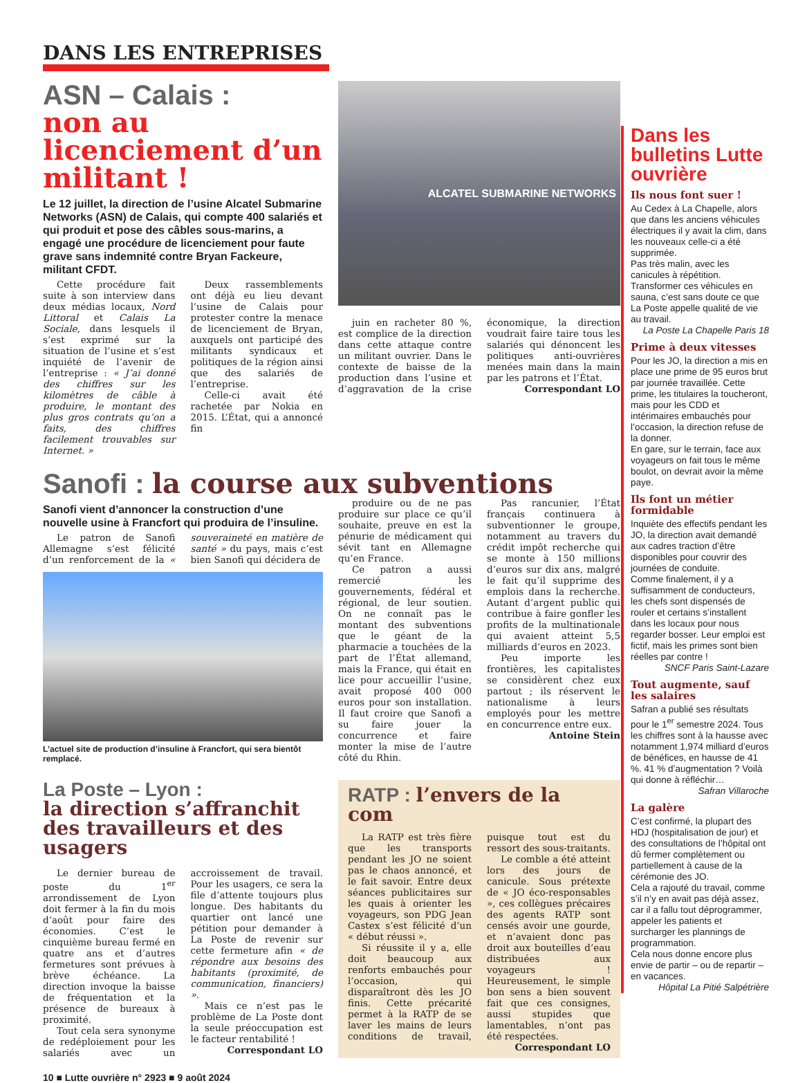DANS LES ENTREPRISES
ASN – Calais :
non au licenciement d’un militant !
Le 12 juillet, la direction de l’usine Alcatel Submarine Networks (ASN) de Calais, qui compte 400 salariés et qui produit et pose des câbles sous-marins, a engagé une procédure de licenciement pour faute grave sans indemnité contre Bryan Fackeure, militant CFDT.
Cette procédure fait suite à son interview dans deux médias locaux, Nord Littoral et Calais La Sociale, dans lesquels il s’est exprimé sur la situation de l’usine et s’est inquiété de l’avenir de l’entreprise : « J’ai donné des chiffres sur les kilomètres de câble à produire, le montant des plus gros contrats qu’on a faits, des chiffres facilement trouvables sur Internet. »
Deux rassemblements ont déjà eu lieu devant l’usine de Calais pour protester contre la menace de licenciement de Bryan, auxquels ont participé des militants syndicaux et politiques de la région ainsi que des salariés de l’entreprise.
Celle-ci avait été rachetée par Nokia en 2015. L’État, qui a annoncé fin
ALCATEL SUBMARINE NETWORKS
juin en racheter 80 %, est complice de la direction dans cette attaque contre un militant ouvrier. Dans le contexte de baisse de la production dans l’usine et d’aggravation de la crise économique, la direction voudrait faire taire tous les salariés qui dénoncent les politiques anti-ouvrières menées main dans la main par les patrons et l’État.
Correspondant LO
Sanofi : la course aux subventions
Sanofi vient d’annoncer la construction d’une nouvelle usine à Francfort qui produira de l’insuline.
Le patron de Sanofi Allemagne s’est félicité d’un renforcement de la « souveraineté en matière de santé » du pays, mais c’est bien Sanofi qui décidera de
L’actuel site de production d’insuline à Francfort, qui sera bientôt remplacé.
produire ou de ne pas produire sur place ce qu’il souhaite, preuve en est la pénurie de médicament qui sévit tant en Allemagne qu’en France.
Ce patron a aussi remercié les gouvernements, fédéral et régional, de leur soutien. On ne connaît pas le montant des subventions que le géant de la pharmacie a touchées de la part de l’État allemand, mais la France, qui était en lice pour accueillir l’usine, avait proposé 400 000 euros pour son installation. Il faut croire que Sanofi a su faire jouer la concurrence et faire monter la mise de l’autre côté du Rhin.
Pas rancunier, l’État français continuera à subventionner le groupe, notamment au travers du crédit impôt recherche qui se monte à 150 millions d’euros sur dix ans, malgré le fait qu’il supprime des emplois dans la recherche. Autant d’argent public qui contribue à faire gonfler les profits de la multinationale qui avaient atteint 5,5 milliards d’euros en 2023.
Peu importe les frontières, les capitalistes se considèrent chez eux partout ; ils réservent le nationalisme à leurs employés pour les mettre en concurrence entre eux.
Antoine Stein
La Poste – Lyon :
la direction s’affranchit des travailleurs et des usagers
Le dernier bureau de poste du 1<sup>er</sup> arrondissement de Lyon doit fermer à la fin du mois d’août pour faire des économies. C’est le cinquième bureau fermé en quatre ans et d’autres fermetures sont prévues à brève échéance. La direction invoque la baisse de fréquentation et la présence de bureaux à proximité.
Tout cela sera synonyme de redéploiement pour les salariés avec un accroissement de travail. Pour les usagers, ce sera la file d’attente toujours plus longue. Des habitants du quartier ont lancé une pétition pour demander à La Poste de revenir sur cette fermeture afin « de répondre aux besoins des habitants (proximité, de communication, financiers) ».
Mais ce n’est pas le problème de La Poste dont la seule préoccupation est le facteur rentabilité !
Correspondant LO
RATP : l’envers de la com
La RATP est très fière que les transports pendant les JO ne soient pas le chaos annoncé, et le fait savoir. Entre deux séances publicitaires sur les quais à orienter les voyageurs, son PDG Jean Castex s’est félicité d’un « début réussi ».
Si réussite il y a, elle doit beaucoup aux renforts embauchés pour l’occasion, qui disparaîtront dès les JO finis. Cette précarité permet à la RATP de se laver les mains de leurs conditions de travail, puisque tout est du ressort des sous-traitants.
Le comble a été atteint lors des jours de canicule. Sous prétexte de « JO éco-responsables », ces collègues précaires des agents RATP sont censés avoir une gourde, et n’avaient donc pas droit aux bouteilles d’eau distribuées aux voyageurs ! Heureusement, le simple bon sens a bien souvent fait que ces consignes, aussi stupides que lamentables, n’ont pas été respectées.
Correspondant LO
Dans les bulletins Lutte ouvrière
Ils nous font suer !
Au Cedex à La Chapelle, alors que dans les anciens véhicules électriques il y avait la clim, dans les nouveaux celle-ci a été supprimée.
Pas très malin, avec les canicules à répétition.
Transformer ces véhicules en sauna, c’est sans doute ce que La Poste appelle qualité de vie au travail.
La Poste La Chapelle Paris 18
Prime à deux vitesses
Pour les JO, la direction a mis en place une prime de 95 euros brut par journée travaillée. Cette prime, les titulaires la toucheront, mais pour les CDD et intérimaires embauchés pour l’occasion, la direction refuse de la donner.
En gare, sur le terrain, face aux voyageurs on fait tous le même boulot, on devrait avoir la même paye.
Ils font un métier formidable
Inquiète des effectifs pendant les JO, la direction avait demandé aux cadres traction d’être disponibles pour couvrir des journées de conduite.
Comme finalement, il y a suffisamment de conducteurs, les chefs sont dispensés de rouler et certains s’installent dans les locaux pour nous regarder bosser. Leur emploi est fictif, mais les primes sont bien réelles par contre !
SNCF Paris Saint-Lazare
Tout augmente, sauf les salaires
Safran a publié ses résultats pour le 1<sup>er</sup> semestre 2024. Tous les chiffres sont à la hausse avec notamment 1,974 milliard d’euros de bénéfices, en hausse de 41 %. 41 % d’augmentation ? Voilà qui donne à réfléchir…
Safran Villaroche
La galère
C’est confirmé, la plupart des HDJ (hospitalisation de jour) et des consultations de l’hôpital ont dû fermer complètement ou partiellement à cause de la cérémonie des JO.
Cela a rajouté du travail, comme s’il n’y en avait pas déjà assez, car il a fallu tout déprogrammer, appeler les patients et surcharger les plannings de programmation.
Cela nous donne encore plus envie de partir – ou de repartir – en vacances.
Hôpital La Pitié Salpétrière
10 ■ Lutte ouvrière n° 2923 ■ 9 août 2024